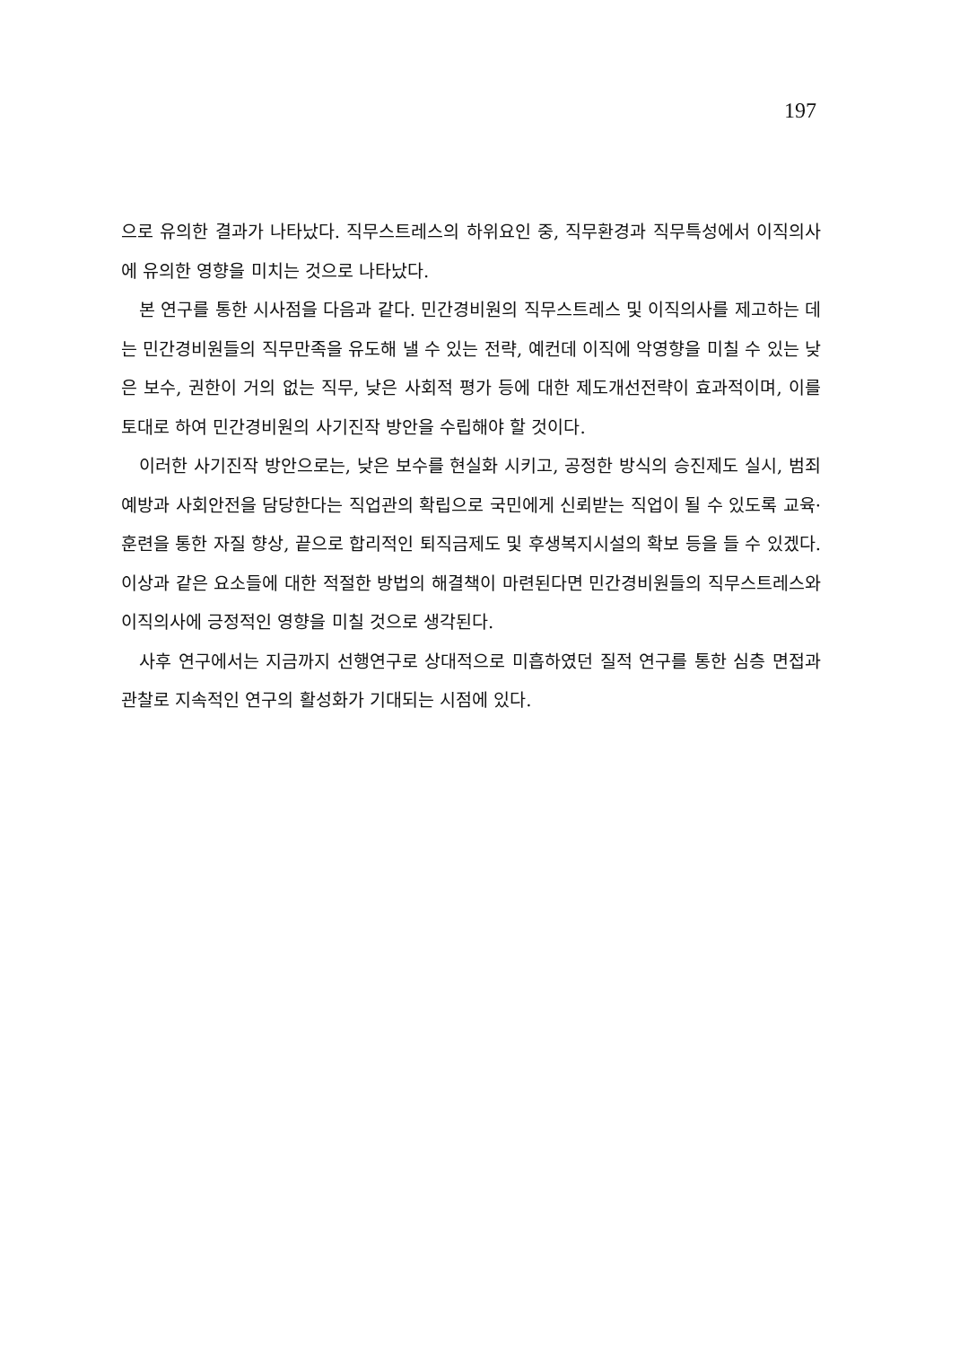197
으로 유의한 결과가 나타났다. 직무스트레스의 하위요인 중, 직무환경과 직무특성에서 이직의사에 유의한 영향을 미치는 것으로 나타났다.
본 연구를 통한 시사점을 다음과 같다. 민간경비원의 직무스트레스 및 이직의사를 제고하는 데는 민간경비원들의 직무만족을 유도해 낼 수 있는 전략, 예컨데 이직에 악영향을 미칠 수 있는 낮은 보수, 권한이 거의 없는 직무, 낮은 사회적 평가 등에 대한 제도개선전략이 효과적이며, 이를 토대로 하여 민간경비원의 사기진작 방안을 수립해야 할 것이다.
이러한 사기진작 방안으로는, 낮은 보수를 현실화 시키고, 공정한 방식의 승진제도 실시, 범죄예방과 사회안전을 담당한다는 직업관의 확립으로 국민에게 신뢰받는 직업이 될 수 있도록 교육·훈련을 통한 자질 향상, 끝으로 합리적인 퇴직금제도 및 후생복지시설의 확보 등을 들 수 있겠다. 이상과 같은 요소들에 대한 적절한 방법의 해결책이 마련된다면 민간경비원들의 직무스트레스와 이직의사에 긍정적인 영향을 미칠 것으로 생각된다.
사후 연구에서는 지금까지 선행연구로 상대적으로 미흡하였던 질적 연구를 통한 심층 면접과 관찰로 지속적인 연구의 활성화가 기대되는 시점에 있다.